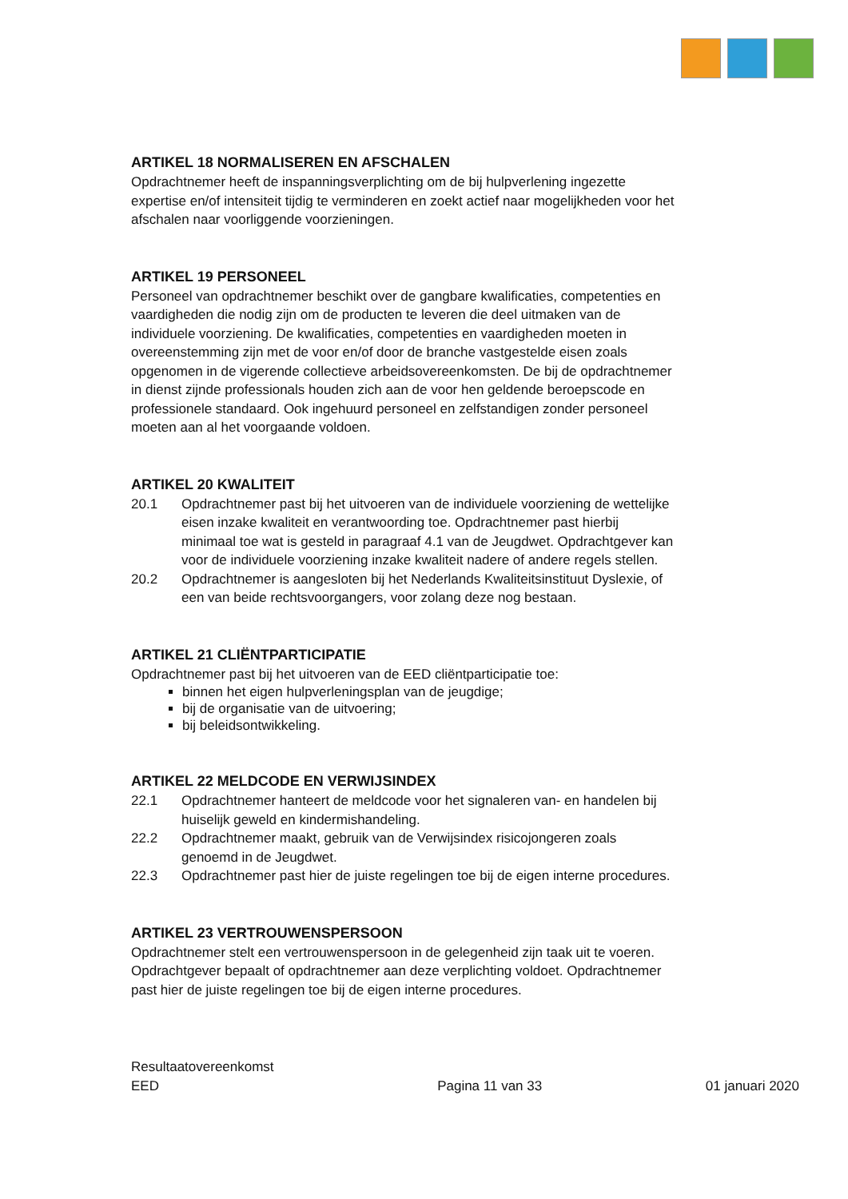ARTIKEL 18 NORMALISEREN EN AFSCHALEN
Opdrachtnemer heeft de inspanningsverplichting om de bij hulpverlening ingezette expertise en/of intensiteit tijdig te verminderen en zoekt actief naar mogelijkheden voor het afschalen naar voorliggende voorzieningen.
ARTIKEL 19 PERSONEEL
Personeel van opdrachtnemer beschikt over de gangbare kwalificaties, competenties en vaardigheden die nodig zijn om de producten te leveren die deel uitmaken van de individuele voorziening. De kwalificaties, competenties en vaardigheden moeten in overeenstemming zijn met de voor en/of door de branche vastgestelde eisen zoals opgenomen in de vigerende collectieve arbeidsovereenkomsten. De bij de opdrachtnemer in dienst zijnde professionals houden zich aan de voor hen geldende beroepscode en professionele standaard. Ook ingehuurd personeel en zelfstandigen zonder personeel moeten aan al het voorgaande voldoen.
ARTIKEL 20 KWALITEIT
20.1 Opdrachtnemer past bij het uitvoeren van de individuele voorziening de wettelijke eisen inzake kwaliteit en verantwoording toe. Opdrachtnemer past hierbij minimaal toe wat is gesteld in paragraaf 4.1 van de Jeugdwet. Opdrachtgever kan voor de individuele voorziening inzake kwaliteit nadere of andere regels stellen.
20.2 Opdrachtnemer is aangesloten bij het Nederlands Kwaliteitsinstituut Dyslexie, of een van beide rechtsvoorgangers, voor zolang deze nog bestaan.
ARTIKEL 21 CLIËNTPARTICIPATIE
Opdrachtnemer past bij het uitvoeren van de EED cliëntparticipatie toe:
binnen het eigen hulpverleningsplan van de jeugdige;
bij de organisatie van de uitvoering;
bij beleidsontwikkeling.
ARTIKEL 22 MELDCODE EN VERWIJSINDEX
22.1 Opdrachtnemer hanteert de meldcode voor het signaleren van- en handelen bij huiselijk geweld en kindermishandeling.
22.2 Opdrachtnemer maakt, gebruik van de Verwijsindex risicojongeren zoals genoemd in de Jeugdwet.
22.3 Opdrachtnemer past hier de juiste regelingen toe bij de eigen interne procedures.
ARTIKEL 23 VERTROUWENSPERSOON
Opdrachtnemer stelt een vertrouwenspersoon in de gelegenheid zijn taak uit te voeren. Opdrachtgever bepaalt of opdrachtnemer aan deze verplichting voldoet. Opdrachtnemer past hier de juiste regelingen toe bij de eigen interne procedures.
Resultaatovereenkomst
EED Pagina 11 van 33 01 januari 2020